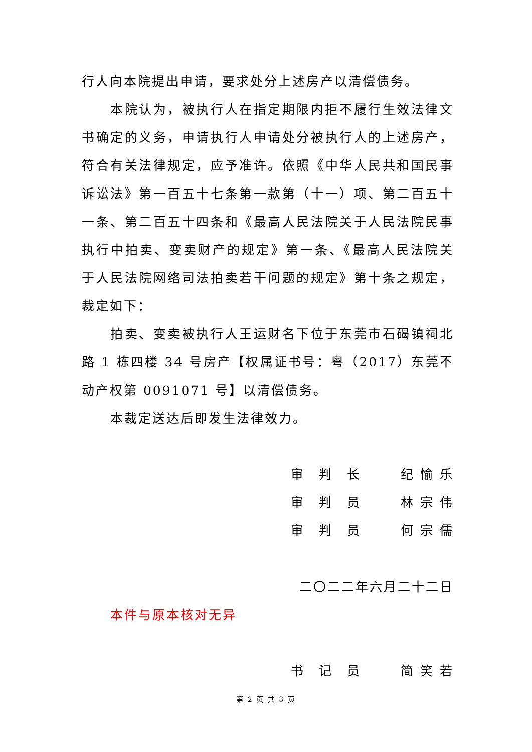行人向本院提出申请，要求处分上述房产以清偿债务。
本院认为，被执行人在指定期限内拒不履行生效法律文书确定的义务，申请执行人申请处分被执行人的上述房产，符合有关法律规定，应予准许。依照《中华人民共和国民事诉讼法》第一百五十七条第一款第（十一）项、第二百五十一条、第二百五十四条和《最高人民法院关于人民法院民事执行中拍卖、变卖财产的规定》第一条、《最高人民法院关于人民法院网络司法拍卖若干问题的规定》第十条之规定，裁定如下：
拍卖、变卖被执行人王运财名下位于东莞市石碣镇祠北路 1 栋四楼 34 号房产【权属证书号：粤（2017）东莞不动产权第 0091071 号】以清偿债务。
本裁定送达后即发生法律效力。
审　判　长 纪 愉 乐
审　判　员 林 宗 伟
审　判　员 何 宗 儒
二〇二二年六月二十二日
本件与原本核对无异
书　记　员 简 笑 若
第 2 页 共 3 页